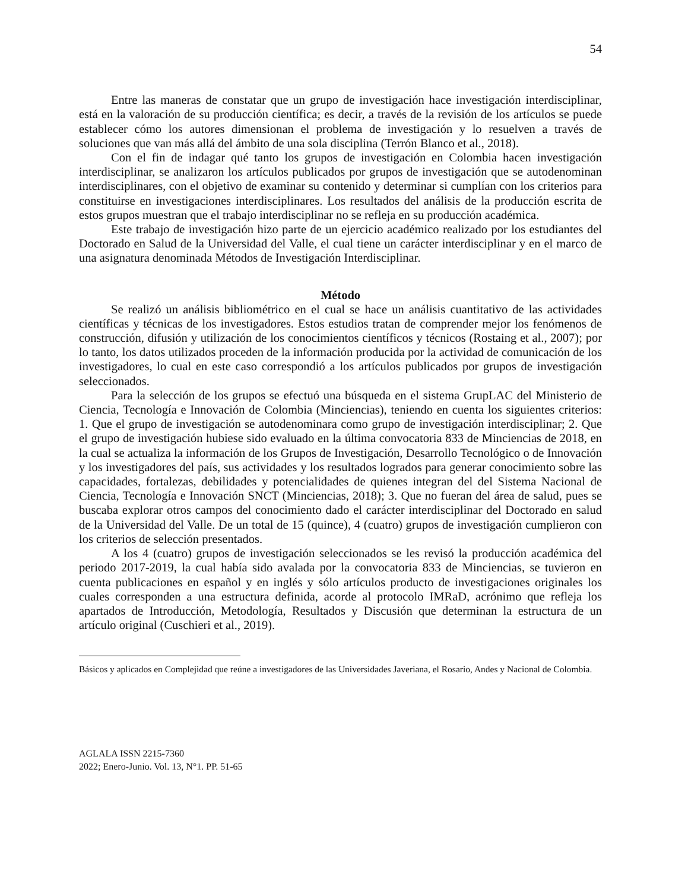54
Entre las maneras de constatar que un grupo de investigación hace investigación interdisciplinar, está en la valoración de su producción científica; es decir, a través de la revisión de los artículos se puede establecer cómo los autores dimensionan el problema de investigación y lo resuelven a través de soluciones que van más allá del ámbito de una sola disciplina (Terrón Blanco et al., 2018).
Con el fin de indagar qué tanto los grupos de investigación en Colombia hacen investigación interdisciplinar, se analizaron los artículos publicados por grupos de investigación que se autodenominan interdisciplinares, con el objetivo de examinar su contenido y determinar si cumplían con los criterios para constituirse en investigaciones interdisciplinares. Los resultados del análisis de la producción escrita de estos grupos muestran que el trabajo interdisciplinar no se refleja en su producción académica.
Este trabajo de investigación hizo parte de un ejercicio académico realizado por los estudiantes del Doctorado en Salud de la Universidad del Valle, el cual tiene un carácter interdisciplinar y en el marco de una asignatura denominada Métodos de Investigación Interdisciplinar.
Método
Se realizó un análisis bibliométrico en el cual se hace un análisis cuantitativo de las actividades científicas y técnicas de los investigadores. Estos estudios tratan de comprender mejor los fenómenos de construcción, difusión y utilización de los conocimientos científicos y técnicos (Rostaing et al., 2007); por lo tanto, los datos utilizados proceden de la información producida por la actividad de comunicación de los investigadores, lo cual en este caso correspondió a los artículos publicados por grupos de investigación seleccionados.
Para la selección de los grupos se efectuó una búsqueda en el sistema GrupLAC del Ministerio de Ciencia, Tecnología e Innovación de Colombia (Minciencias), teniendo en cuenta los siguientes criterios: 1. Que el grupo de investigación se autodenominara como grupo de investigación interdisciplinar; 2. Que el grupo de investigación hubiese sido evaluado en la última convocatoria 833 de Minciencias de 2018, en la cual se actualiza la información de los Grupos de Investigación, Desarrollo Tecnológico o de Innovación y los investigadores del país, sus actividades y los resultados logrados para generar conocimiento sobre las capacidades, fortalezas, debilidades y potencialidades de quienes integran del del Sistema Nacional de Ciencia, Tecnología e Innovación SNCT (Minciencias, 2018); 3. Que no fueran del área de salud, pues se buscaba explorar otros campos del conocimiento dado el carácter interdisciplinar del Doctorado en salud de la Universidad del Valle. De un total de 15 (quince), 4 (cuatro) grupos de investigación cumplieron con los criterios de selección presentados.
A los 4 (cuatro) grupos de investigación seleccionados se les revisó la producción académica del periodo 2017-2019, la cual había sido avalada por la convocatoria 833 de Minciencias, se tuvieron en cuenta publicaciones en español y en inglés y sólo artículos producto de investigaciones originales los cuales corresponden a una estructura definida, acorde al protocolo IMRaD, acrónimo que refleja los apartados de Introducción, Metodología, Resultados y Discusión que determinan la estructura de un artículo original (Cuschieri et al., 2019).
Básicos y aplicados en Complejidad que reúne a investigadores de las Universidades Javeriana, el Rosario, Andes y Nacional de Colombia.
AGLALA ISSN 2215-7360
2022; Enero-Junio. Vol. 13, N°1. PP. 51-65